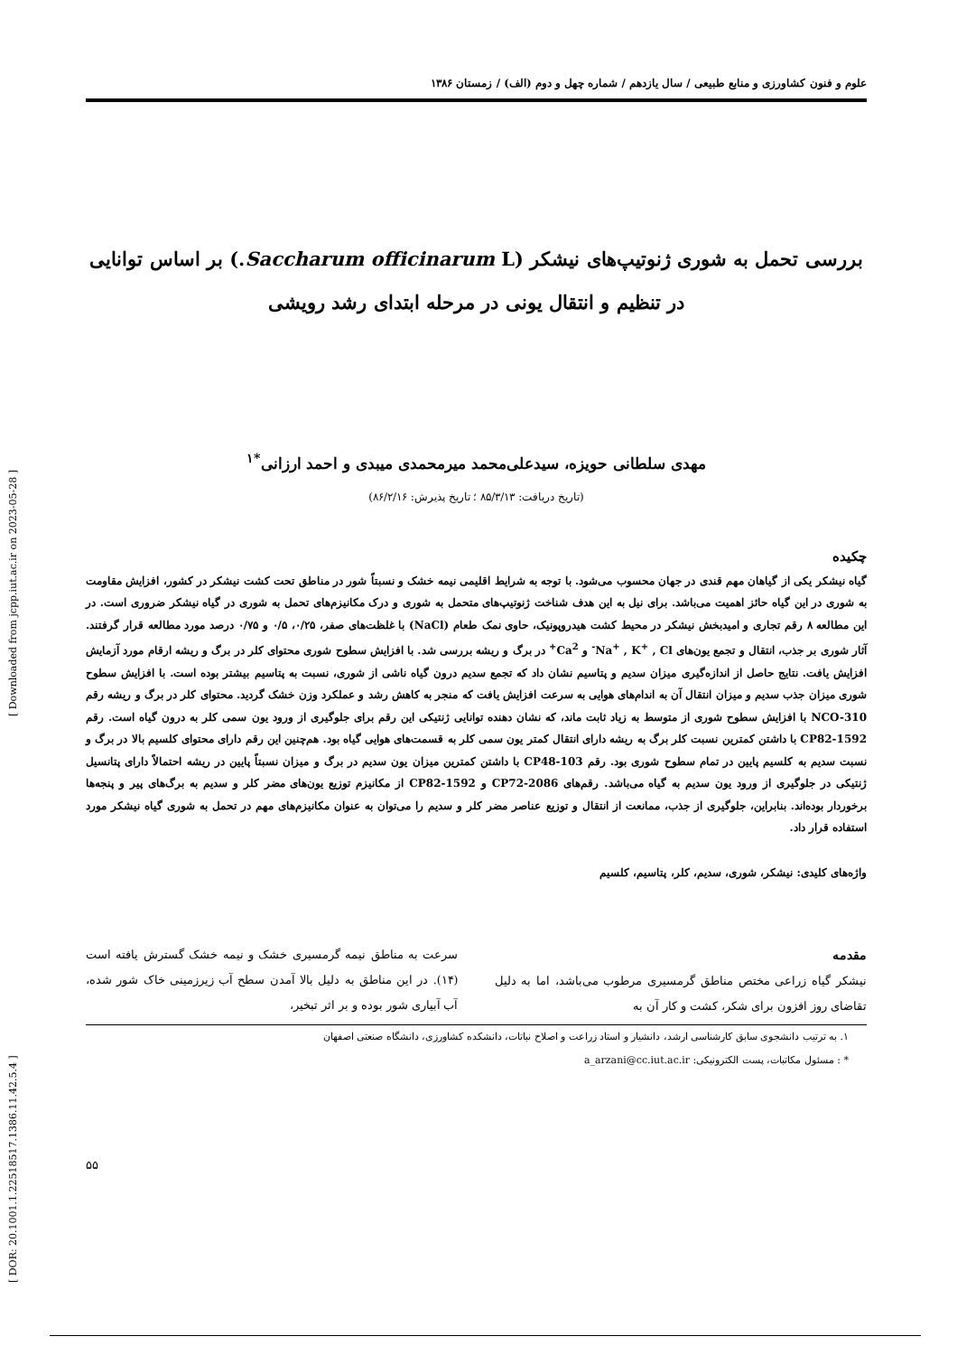[ DOR: 20.1001.1.22518517.1386.11.42.5.4 ] [ Downloaded from jcpp.iut.ac.ir on 2023-05-28 ]
علوم و فنون کشاورزی و منابع طبیعی / سال یازدهم / شماره چهل و دوم (الف) / زمستان ۱۳۸۶
بررسی تحمل به شوری ژنوتیپ‌های نیشکر (Saccharum officinarum L.) بر اساس توانایی
در تنظیم و انتقال یونی در مرحله ابتدای رشد رویشی
مهدی سلطانی حویزه، سیدعلی‌محمد میرمحمدی میبدی و احمد ارزانی<sup>*۱</sup>
(تاریخ دریافت: ۸۵/۳/۱۳ ؛ تاریخ پذیرش: ۸۶/۲/۱۶)
چکیده
گیاه نیشکر یکی از گیاهان مهم قندی در جهان محسوب می‌شود. با توجه به شرایط اقلیمی نیمه خشک و نسبتاً شور در مناطق تحت کشت نیشکر در کشور، افزایش مقاومت به شوری در این گیاه حائز اهمیت می‌باشد. برای نیل به این هدف شناخت ژنوتیپ‌های متحمل به شوری و درک مکانیزم‌های تحمل به شوری در گیاه نیشکر ضروری است. در این مطالعه ۸ رقم تجاری و امیدبخش نیشکر در محیط کشت هیدروپونیک، حاوی نمک طعام (NaCl) با غلظت‌های صفر، ۰/۲۵، ۰/۵ و ۰/۷۵ درصد مورد مطالعه قرار گرفتند. آثار شوری بر جذب، انتقال و تجمع یون‌های Na<sup>+</sup> , K<sup>+</sup> , Cl<sup>-</sup> و Ca<sup>2+</sup> در برگ و ریشه بررسی شد. با افزایش سطوح شوری محتوای کلر در برگ و ریشه ارقام مورد آزمایش افزایش یافت. نتایج حاصل از اندازه‌گیری میزان سدیم و پتاسیم نشان داد که تجمع سدیم درون گیاه ناشی از شوری، نسبت به پتاسیم بیشتر بوده است. با افزایش سطوح شوری میزان جذب سدیم و میزان انتقال آن به اندام‌های هوایی به سرعت افزایش یافت که منجر به کاهش رشد و عملکرد وزن خشک گردید. محتوای کلر در برگ و ریشه رقم NCO-310 با افزایش سطوح شوری از متوسط به زیاد ثابت ماند، که نشان دهنده توانایی ژنتیکی این رقم برای جلوگیری از ورود یون سمی کلر به درون گیاه است. رقم CP82-1592 با داشتن کمترین نسبت کلر برگ به ریشه دارای انتقال کمتر یون سمی کلر به قسمت‌های هوایی گیاه بود. هم‌چنین این رقم دارای محتوای کلسیم بالا در برگ و نسبت سدیم به کلسیم پایین در تمام سطوح شوری بود. رقم CP48-103 با داشتن کمترین میزان یون سدیم در برگ و میزان نسبتاً پایین در ریشه احتمالاً دارای پتانسیل ژنتیکی در جلوگیری از ورود یون سدیم به گیاه می‌باشد. رقم‌های CP72-2086 و CP82-1592 از مکانیزم توزیع یون‌های مضر کلر و سدیم به برگ‌های پیر و پنجه‌ها برخوردار بوده‌اند. بنابراین، جلوگیری از جذب، ممانعت از انتقال و توزیع عناصر مضر کلر و سدیم را می‌توان به عنوان مکانیزم‌های مهم در تحمل به شوری گیاه نیشکر مورد استفاده قرار داد.
واژه‌های کلیدی: نیشکر، شوری، سدیم، کلر، پتاسیم، کلسیم
مقدمه
نیشکر گیاه زراعی مختص مناطق گرمسیری مرطوب می‌باشد، اما به دلیل تقاضای روز افزون برای شکر، کشت و کار آن به
سرعت به مناطق نیمه گرمسیری خشک و نیمه خشک گسترش یافته است (۱۴). در این مناطق به دلیل بالا آمدن سطح آب زیرزمینی خاک شور شده، آب آبیاری شور بوده و بر اثر تبخیر،
۱. به ترتیب دانشجوی سابق کارشناسی ارشد، دانشیار و استاد زراعت و اصلاح نباتات، دانشکده کشاورزی، دانشگاه صنعتی اصفهان
* : مسئول مکاتبات، پست الکترونیکی: a_arzani@cc.iut.ac.ir
۵۵